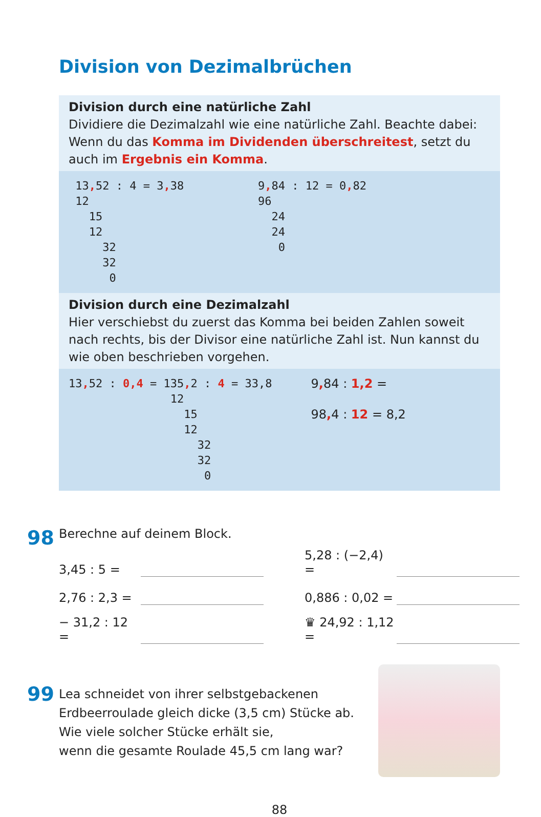Division von Dezimalbrüchen
Division durch eine natürliche Zahl
Dividiere die Dezimalzahl wie eine natürliche Zahl. Beachte dabei: Wenn du das Komma im Dividenden überschreitest, setzt du auch im Ergebnis ein Komma.
 13, 52 : 4 = 3, 38
 12
   15
   12
     32
     32
      0
9, 84 : 12 = 0, 82
96
  24
  24
   0
Division durch eine Dezimalzahl
Hier verschiebst du zuerst das Komma bei beiden Zahlen soweit nach rechts, bis der Divisor eine natürliche Zahl ist. Nun kannst du wie oben beschrieben vorgehen.
13, 52 : 0,4 = 135, 2 : 4 = 33,8
               12
                 15
                 12
                   32
                   32
                    0
9, 84 : 1,2 =
98, 4 : 12 = 8,2
98 Berechne auf deinem Block.
3,45 : 5 =
5,28 : (−2,4) =
2,76 : 2,3 =
0,886 : 0,02 =
− 31,2 : 12 =
♛ 24,92 : 1,12 =
99 Lea schneidet von ihrer selbstgebackenen
Erdbeerroulade gleich dicke (3,5 cm) Stücke ab.
Wie viele solcher Stücke erhält sie,
wenn die gesamte Roulade 45,5 cm lang war?
88